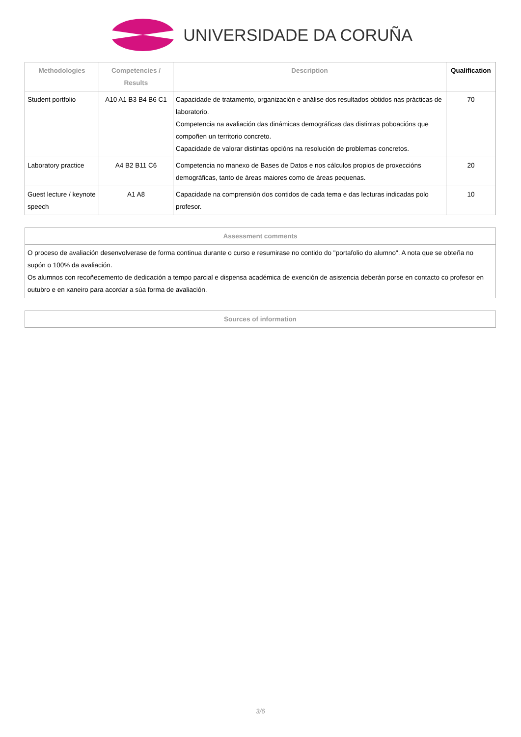UNIVERSIDADE DA CORUÑA
| Methodologies | Competencies / Results | Description | Qualification |
| --- | --- | --- | --- |
| Student portfolio | A10 A1 B3 B4 B6 C1 | Capacidade de tratamento, organización e análise dos resultados obtidos nas prácticas de laboratorio. Competencia na avaliación das dinámicas demográficas das distintas poboacións que compoñen un territorio concreto. Capacidade de valorar distintas opcións na resolución de problemas concretos. | 70 |
| Laboratory practice | A4 B2 B11 C6 | Competencia no manexo de Bases de Datos e nos cálculos propios de proxeccións demográficas, tanto de áreas maiores como de áreas pequenas. | 20 |
| Guest lecture / keynote speech | A1 A8 | Capacidade na comprensión dos contidos de cada tema e das lecturas indicadas polo profesor. | 10 |
| Assessment comments |
| --- |
| O proceso de avaliación desenvolverase de forma continua durante o curso e resumirase no contido do "portafolio do alumno". A nota que se obteña no supón o 100% da avaliación. Os alumnos con recoñecemento de dedicación a tempo parcial e dispensa académica de exención de asistencia deberán porse en contacto co profesor en outubro e en xaneiro para acordar a súa forma de avaliación. |
| Sources of information |
| --- |
3/6